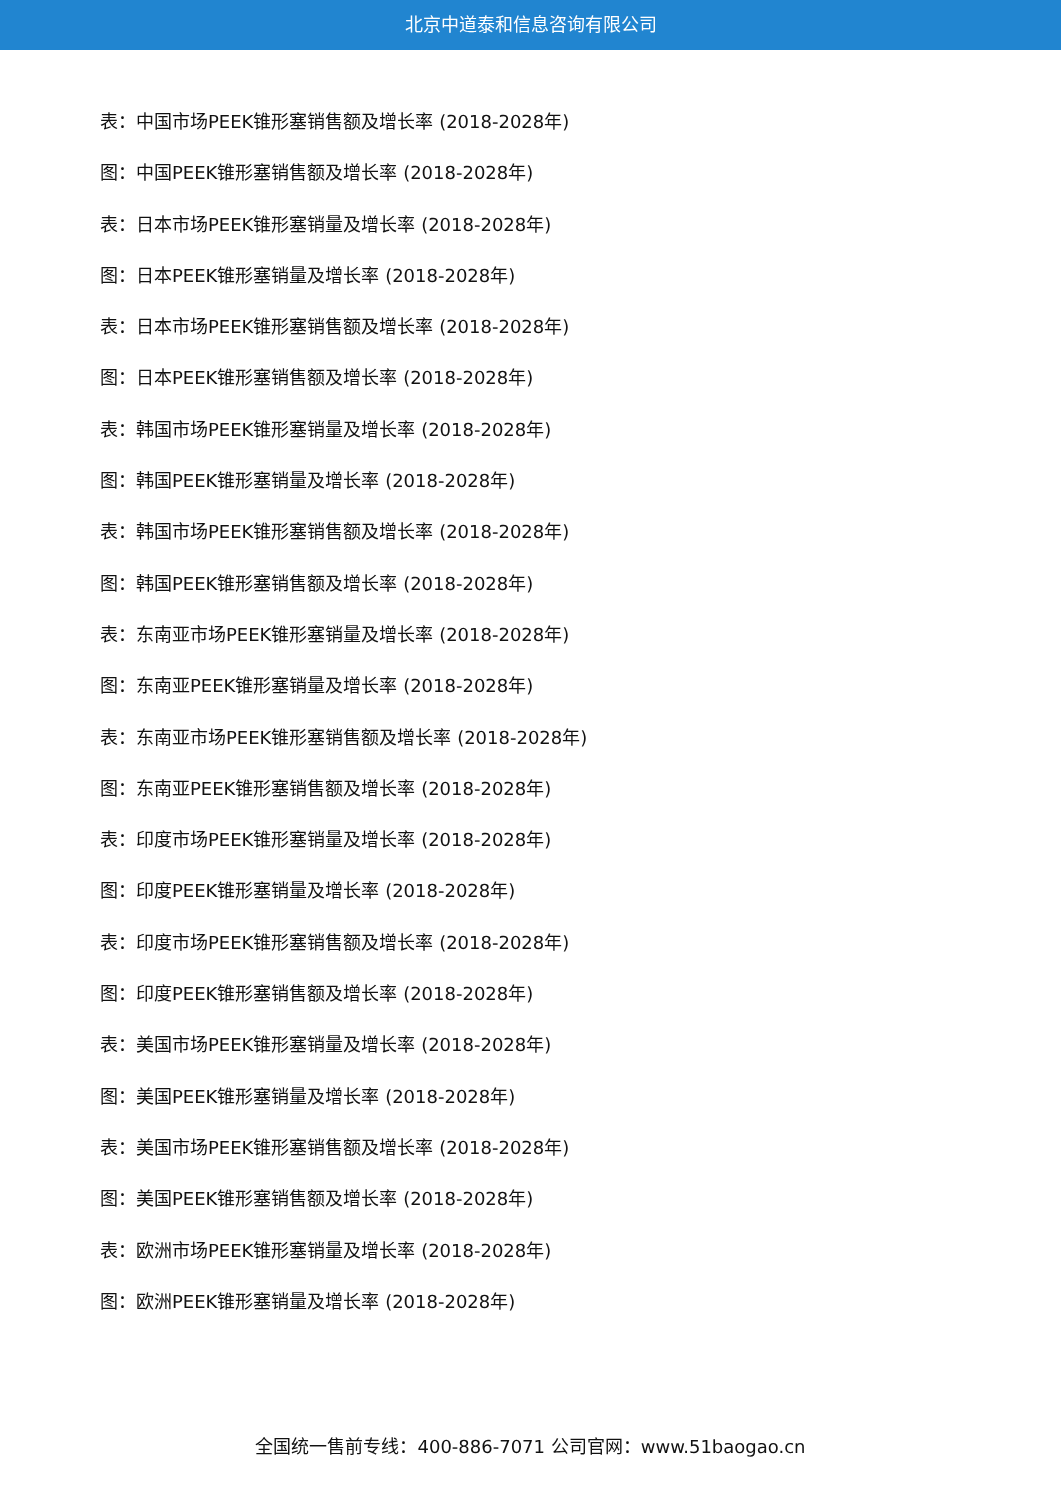北京中道泰和信息咨询有限公司
表：中国市场PEEK锥形塞销售额及增长率 (2018-2028年)
图：中国PEEK锥形塞销售额及增长率 (2018-2028年)
表：日本市场PEEK锥形塞销量及增长率 (2018-2028年)
图：日本PEEK锥形塞销量及增长率 (2018-2028年)
表：日本市场PEEK锥形塞销售额及增长率 (2018-2028年)
图：日本PEEK锥形塞销售额及增长率 (2018-2028年)
表：韩国市场PEEK锥形塞销量及增长率 (2018-2028年)
图：韩国PEEK锥形塞销量及增长率 (2018-2028年)
表：韩国市场PEEK锥形塞销售额及增长率 (2018-2028年)
图：韩国PEEK锥形塞销售额及增长率 (2018-2028年)
表：东南亚市场PEEK锥形塞销量及增长率 (2018-2028年)
图：东南亚PEEK锥形塞销量及增长率 (2018-2028年)
表：东南亚市场PEEK锥形塞销售额及增长率 (2018-2028年)
图：东南亚PEEK锥形塞销售额及增长率 (2018-2028年)
表：印度市场PEEK锥形塞销量及增长率 (2018-2028年)
图：印度PEEK锥形塞销量及增长率 (2018-2028年)
表：印度市场PEEK锥形塞销售额及增长率 (2018-2028年)
图：印度PEEK锥形塞销售额及增长率 (2018-2028年)
表：美国市场PEEK锥形塞销量及增长率 (2018-2028年)
图：美国PEEK锥形塞销量及增长率 (2018-2028年)
表：美国市场PEEK锥形塞销售额及增长率 (2018-2028年)
图：美国PEEK锥形塞销售额及增长率 (2018-2028年)
表：欧洲市场PEEK锥形塞销量及增长率 (2018-2028年)
图：欧洲PEEK锥形塞销量及增长率 (2018-2028年)
全国统一售前专线：400-886-7071 公司官网：www.51baogao.cn